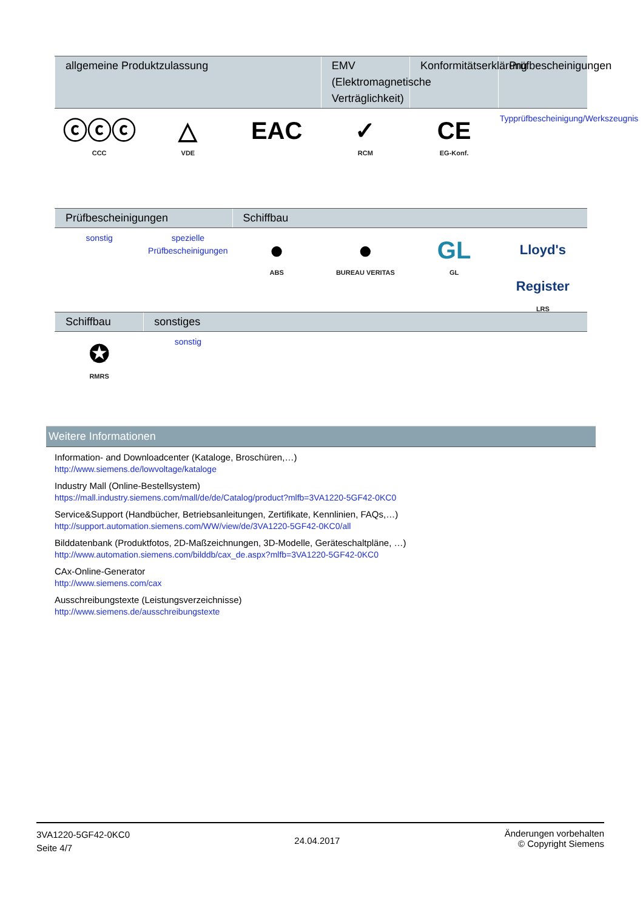| allgemeine Produktzulassung | | | EMV (Elektromagnetische Verträglichkeit) | Konformitätserklärung | Prüfbescheinigungen |
| --- | --- | --- | --- | --- | --- |
| ⓒⓒⓒ CCC | △ VDE | EAC | ✓ RCM | CE EG-Konf. | Typprüfbescheinigung/Werkszeugnis |
| Prüfbescheinigungen | | Schiffbau | | | |
| --- | --- | --- | --- | --- | --- |
| sonstig | spezielle Prüfbescheinigungen | ● ABS | ● BUREAU VERITAS | GL GL | Lloyd's Register LRS |
| Schiffbau | sonstiges | | | | |
| --- | --- | --- | --- | --- | --- |
| ✪ RMRS | sonstig | | | | |
Weitere Informationen
Information- and Downloadcenter (Kataloge, Broschüren,…)
http://www.siemens.de/lowvoltage/kataloge
Industry Mall (Online-Bestellsystem)
https://mall.industry.siemens.com/mall/de/de/Catalog/product?mlfb=3VA1220-5GF42-0KC0
Service&Support (Handbücher, Betriebsanleitungen, Zertifikate, Kennlinien, FAQs,…)
http://support.automation.siemens.com/WW/view/de/3VA1220-5GF42-0KC0/all
Bilddatenbank (Produktfotos, 2D-Maßzeichnungen, 3D-Modelle, Geräteschaltpläne, …)
http://www.automation.siemens.com/bilddb/cax_de.aspx?mlfb=3VA1220-5GF42-0KC0
CAx-Online-Generator
http://www.siemens.com/cax
Ausschreibungstexte (Leistungsverzeichnisse)
http://www.siemens.de/ausschreibungstexte
3VA1220-5GF42-0KC0
Seite 4/7
24.04.2017
Änderungen vorbehalten
© Copyright Siemens